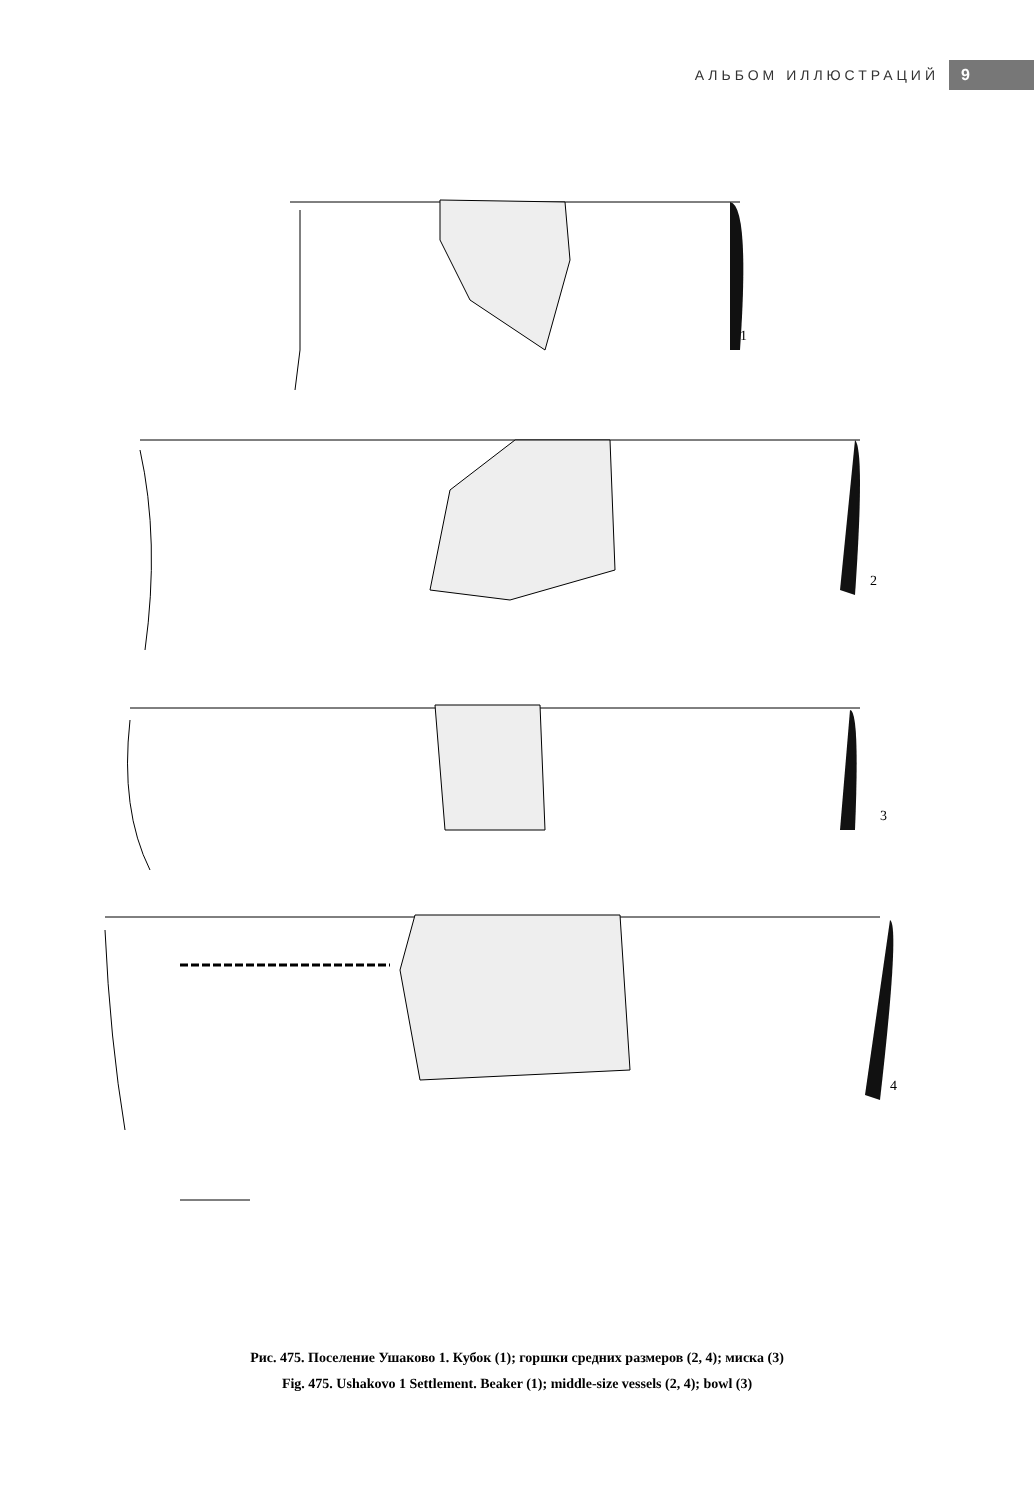АЛЬБОМ ИЛЛЮСТРАЦИЙ 9
1
2
3
4
Рис. 475. Поселение Ушаково 1. Кубок (1); горшки средних размеров (2, 4); миска (3)
Fig. 475. Ushakovo 1 Settlement. Beaker (1); middle-size vessels (2, 4); bowl (3)